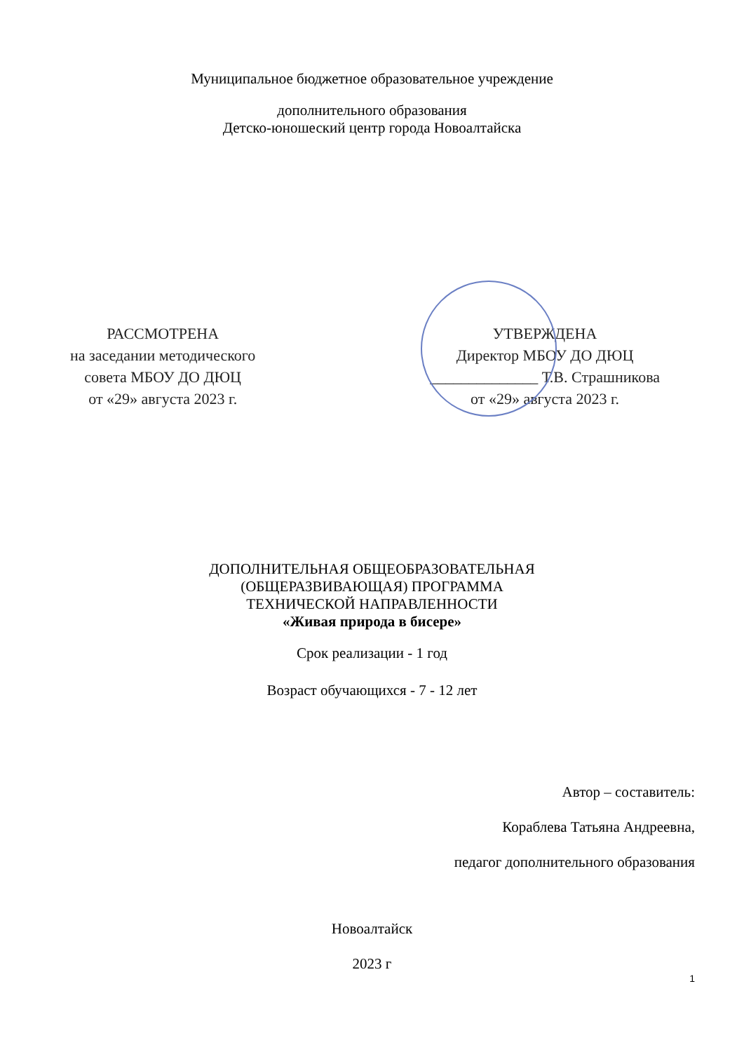Муниципальное бюджетное образовательное учреждение
дополнительного образования
Детско-юношеский центр города Новоалтайска
РАССМОТРЕНА
на заседании методического
совета МБОУ ДО ДЮЦ
от «29» августа 2023 г.
УТВЕРЖДЕНА
Директор МБОУ ДО ДЮЦ
______________ Т.В. Страшникова
от «29» августа 2023 г.
ДОПОЛНИТЕЛЬНАЯ ОБЩЕОБРАЗОВАТЕЛЬНАЯ
(ОБЩЕРАЗВИВАЮЩАЯ) ПРОГРАММА
ТЕХНИЧЕСКОЙ НАПРАВЛЕННОСТИ
«Живая природа в бисере»
Срок реализации - 1 год
Возраст обучающихся - 7 - 12 лет
Автор – составитель:
Кораблева Татьяна Андреевна,
педагог дополнительного образования
Новоалтайск
2023 г
1